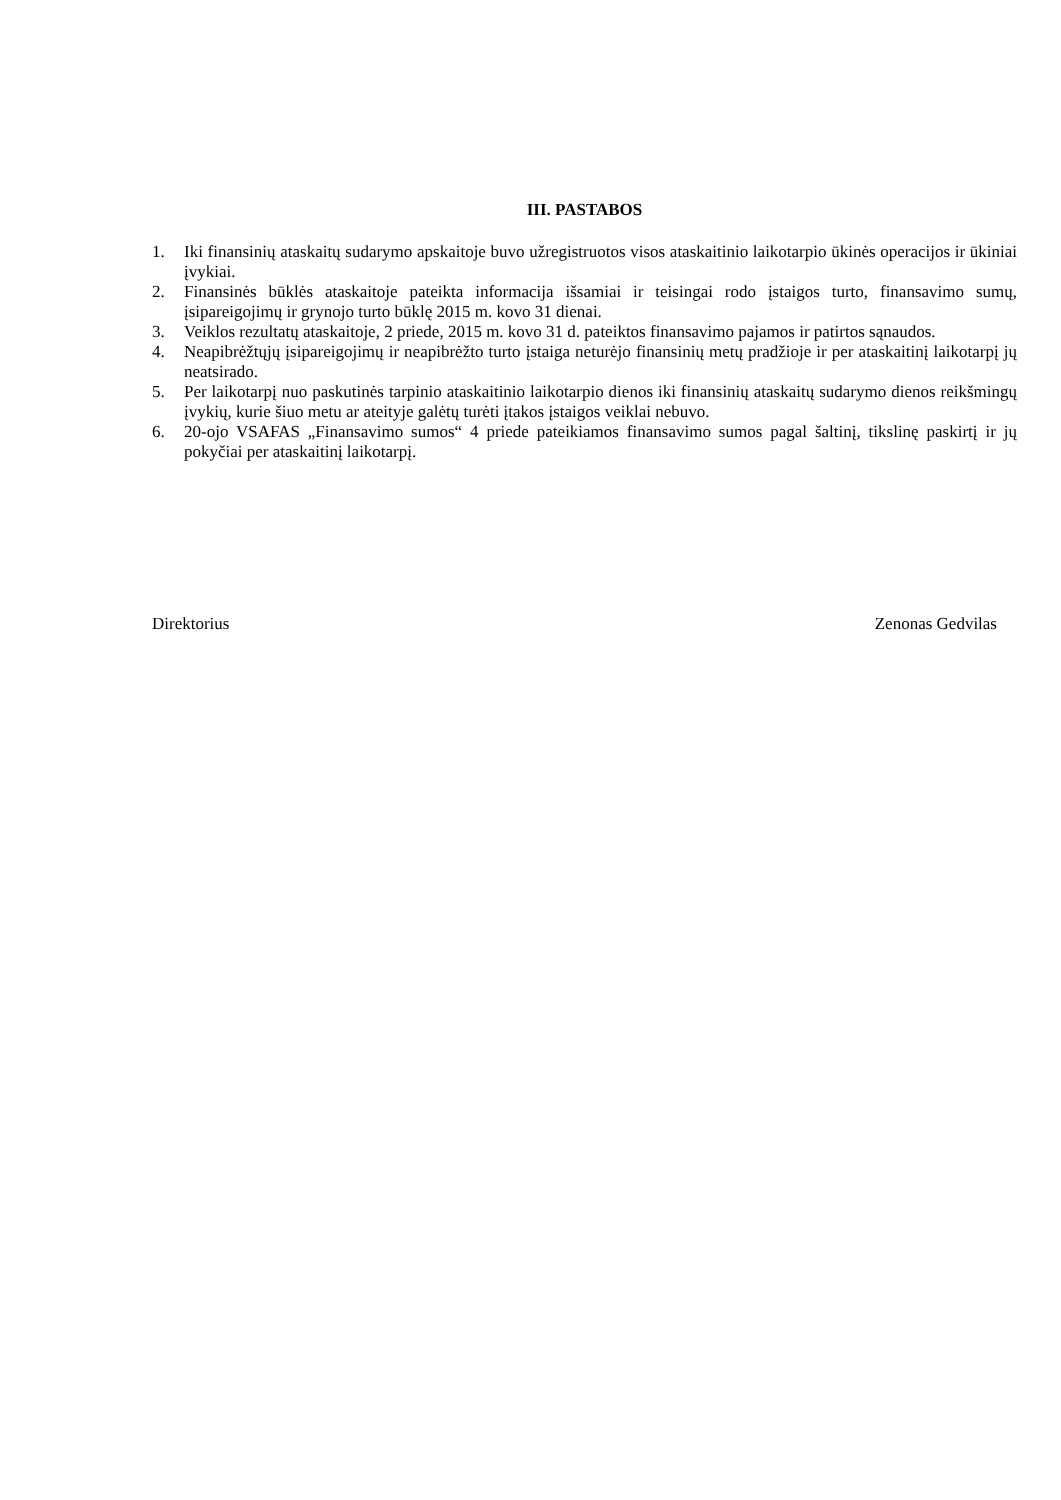III. PASTABOS
1. Iki finansinių ataskaitų sudarymo apskaitoje buvo užregistruotos visos ataskaitinio laikotarpio ūkinės operacijos ir ūkiniai įvykiai.
2. Finansinės būklės ataskaitoje pateikta informacija išsamiai ir teisingai rodo įstaigos turto, finansavimo sumų, įsipareigojimų ir grynojo turto būklę 2015 m. kovo 31 dienai.
3. Veiklos rezultatų ataskaitoje, 2 priede, 2015 m. kovo 31 d. pateiktos finansavimo pajamos ir patirtos sąnaudos.
4. Neapibrėžtųjų įsipareigojimų ir neapibrėžto turto įstaiga neturėjo finansinių metų pradžioje ir per ataskaitinį laikotarpį jų neatsirado.
5. Per laikotarpį nuo paskutinės tarpinio ataskaitinio laikotarpio dienos iki finansinių ataskaitų sudarymo dienos reikšmingų įvykių, kurie šiuo metu ar ateityje galėtų turėti įtakos įstaigos veiklai nebuvo.
6. 20-ojo VSAFAS „Finansavimo sumos“ 4 priede pateikiamos finansavimo sumos pagal šaltinį, tikslinę paskirtį ir jų pokyčiai per ataskaitinį laikotarpį.
Direktorius Zenonas Gedvilas